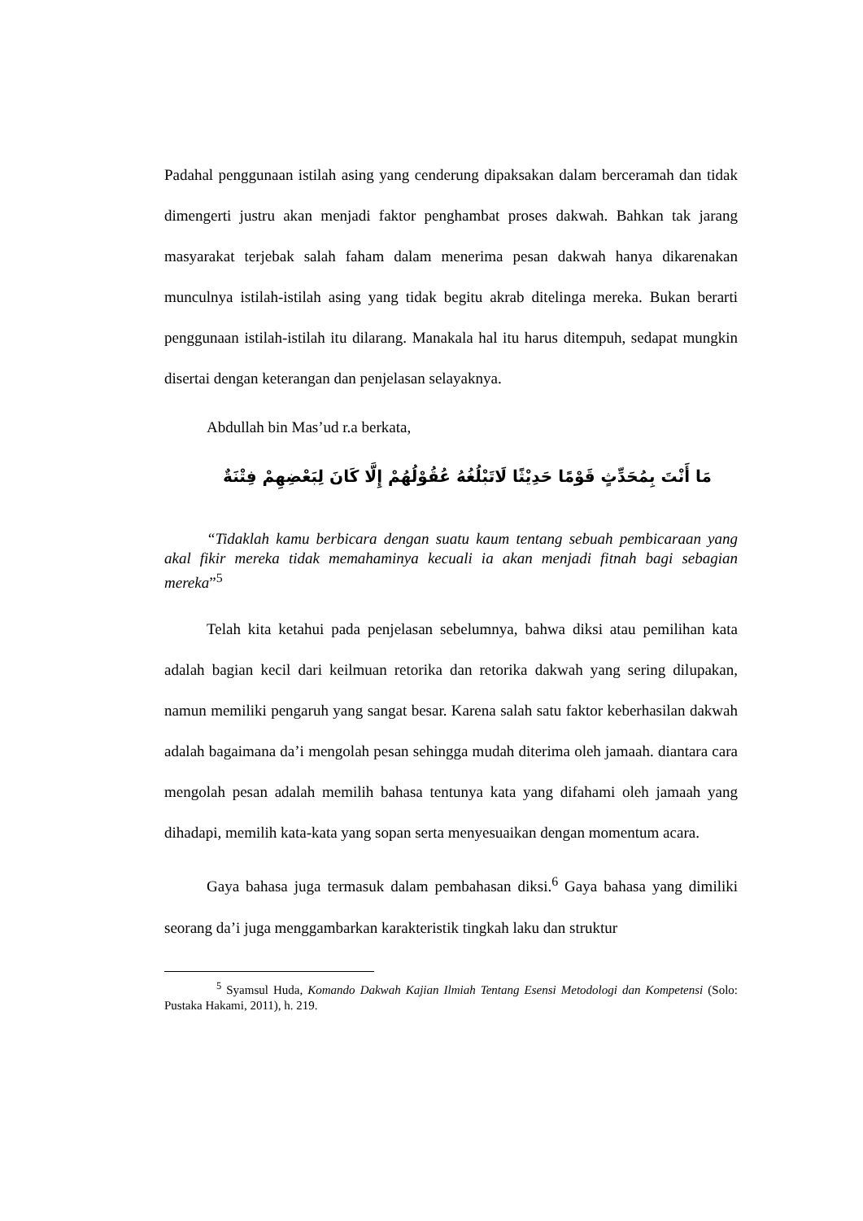Padahal penggunaan istilah asing yang cenderung dipaksakan dalam berceramah dan tidak dimengerti justru akan menjadi faktor penghambat proses dakwah. Bahkan tak jarang masyarakat terjebak salah faham dalam menerima pesan dakwah hanya dikarenakan munculnya istilah-istilah asing yang tidak begitu akrab ditelinga mereka. Bukan berarti penggunaan istilah-istilah itu dilarang. Manakala hal itu harus ditempuh, sedapat mungkin disertai dengan keterangan dan penjelasan selayaknya.
Abdullah bin Mas’ud r.a berkata,
مَا أَنْتَ بِمُحَدِّثٍ قَوْمًا حَدِيْثًا لَاتَبْلُغُهُ عُقُوْلُهُمْ إِلَّا كَانَ لِبَعْضِهِمْ فِتْنَةٌ
“Tidaklah kamu berbicara dengan suatu kaum tentang sebuah pembicaraan yang akal fikir mereka tidak memahaminya kecuali ia akan menjadi fitnah bagi sebagian mereka”<sup>5</sup>
Telah kita ketahui pada penjelasan sebelumnya, bahwa diksi atau pemilihan kata adalah bagian kecil dari keilmuan retorika dan retorika dakwah yang sering dilupakan, namun memiliki pengaruh yang sangat besar. Karena salah satu faktor keberhasilan dakwah adalah bagaimana da’i mengolah pesan sehingga mudah diterima oleh jamaah. diantara cara mengolah pesan adalah memilih bahasa tentunya kata yang difahami oleh jamaah yang dihadapi, memilih kata-kata yang sopan serta menyesuaikan dengan momentum acara.
Gaya bahasa juga termasuk dalam pembahasan diksi.<sup>6</sup> Gaya bahasa yang dimiliki seorang da’i juga menggambarkan karakteristik tingkah laku dan struktur
<sup>5</sup> Syamsul Huda, Komando Dakwah Kajian Ilmiah Tentang Esensi Metodologi dan Kompetensi (Solo: Pustaka Hakami, 2011), h. 219.